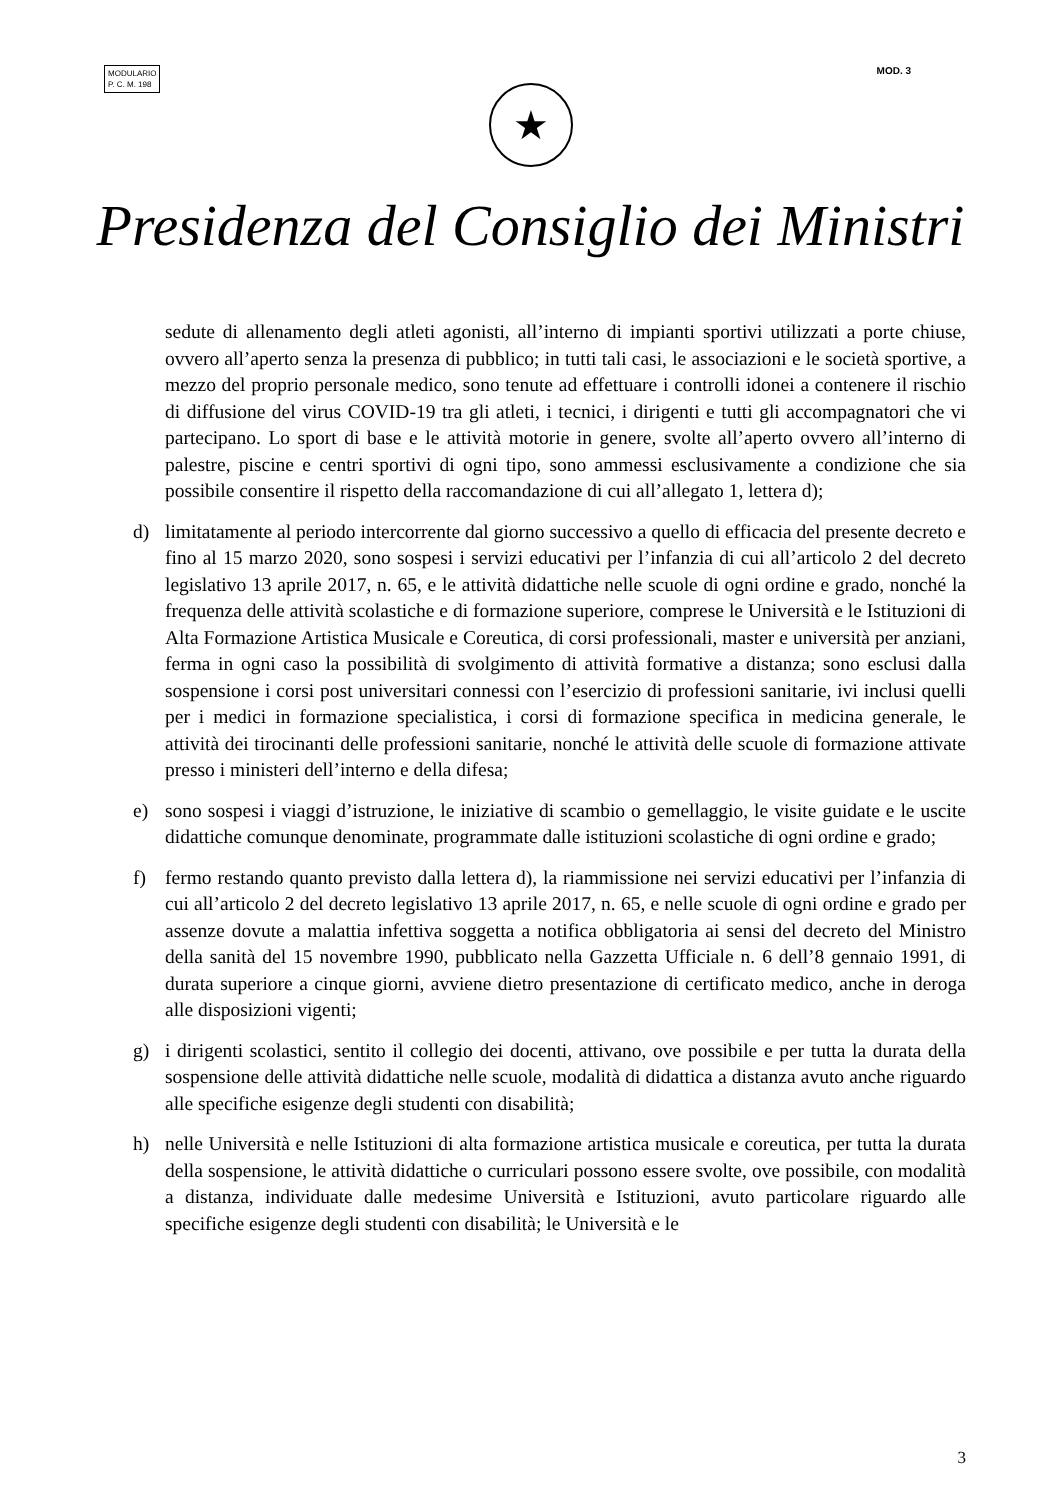MODULARIO
P. C. M. 198
MOD. 3
★
Presidenza del Consiglio dei Ministri
sedute di allenamento degli atleti agonisti, all’interno di impianti sportivi utilizzati a porte chiuse, ovvero all’aperto senza la presenza di pubblico; in tutti tali casi, le associazioni e le società sportive, a mezzo del proprio personale medico, sono tenute ad effettuare i controlli idonei a contenere il rischio di diffusione del virus COVID-19 tra gli atleti, i tecnici, i dirigenti e tutti gli accompagnatori che vi partecipano. Lo sport di base e le attività motorie in genere, svolte all’aperto ovvero all’interno di palestre, piscine e centri sportivi di ogni tipo, sono ammessi esclusivamente a condizione che sia possibile consentire il rispetto della raccomandazione di cui all’allegato 1, lettera d);
d) limitatamente al periodo intercorrente dal giorno successivo a quello di efficacia del presente decreto e fino al 15 marzo 2020, sono sospesi i servizi educativi per l’infanzia di cui all’articolo 2 del decreto legislativo 13 aprile 2017, n. 65, e le attività didattiche nelle scuole di ogni ordine e grado, nonché la frequenza delle attività scolastiche e di formazione superiore, comprese le Università e le Istituzioni di Alta Formazione Artistica Musicale e Coreutica, di corsi professionali, master e università per anziani, ferma in ogni caso la possibilità di svolgimento di attività formative a distanza; sono esclusi dalla sospensione i corsi post universitari connessi con l’esercizio di professioni sanitarie, ivi inclusi quelli per i medici in formazione specialistica, i corsi di formazione specifica in medicina generale, le attività dei tirocinanti delle professioni sanitarie, nonché le attività delle scuole di formazione attivate presso i ministeri dell’interno e della difesa;
e) sono sospesi i viaggi d’istruzione, le iniziative di scambio o gemellaggio, le visite guidate e le uscite didattiche comunque denominate, programmate dalle istituzioni scolastiche di ogni ordine e grado;
f) fermo restando quanto previsto dalla lettera d), la riammissione nei servizi educativi per l’infanzia di cui all’articolo 2 del decreto legislativo 13 aprile 2017, n. 65, e nelle scuole di ogni ordine e grado per assenze dovute a malattia infettiva soggetta a notifica obbligatoria ai sensi del decreto del Ministro della sanità del 15 novembre 1990, pubblicato nella Gazzetta Ufficiale n. 6 dell’8 gennaio 1991, di durata superiore a cinque giorni, avviene dietro presentazione di certificato medico, anche in deroga alle disposizioni vigenti;
g) i dirigenti scolastici, sentito il collegio dei docenti, attivano, ove possibile e per tutta la durata della sospensione delle attività didattiche nelle scuole, modalità di didattica a distanza avuto anche riguardo alle specifiche esigenze degli studenti con disabilità;
h) nelle Università e nelle Istituzioni di alta formazione artistica musicale e coreutica, per tutta la durata della sospensione, le attività didattiche o curriculari possono essere svolte, ove possibile, con modalità a distanza, individuate dalle medesime Università e Istituzioni, avuto particolare riguardo alle specifiche esigenze degli studenti con disabilità; le Università e le
3